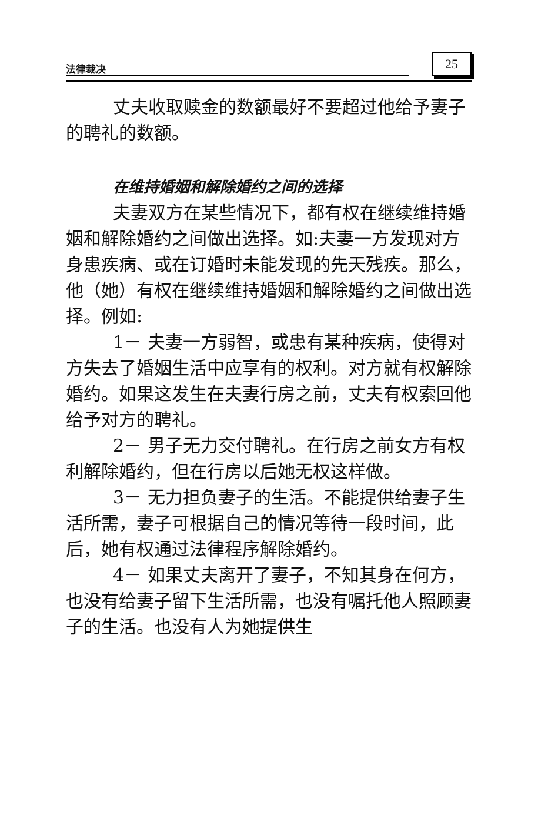法律裁决 25
丈夫收取赎金的数额最好不要超过他给予妻子的聘礼的数额。
在维持婚姻和解除婚约之间的选择
夫妻双方在某些情况下，都有权在继续维持婚姻和解除婚约之间做出选择。如:夫妻一方发现对方身患疾病、或在订婚时未能发现的先天残疾。那么，他（她）有权在继续维持婚姻和解除婚约之间做出选择。例如:
1－ 夫妻一方弱智，或患有某种疾病，使得对方失去了婚姻生活中应享有的权利。对方就有权解除婚约。如果这发生在夫妻行房之前，丈夫有权索回他给予对方的聘礼。
2－ 男子无力交付聘礼。在行房之前女方有权利解除婚约，但在行房以后她无权这样做。
3－ 无力担负妻子的生活。不能提供给妻子生活所需，妻子可根据自己的情况等待一段时间，此后，她有权通过法律程序解除婚约。
4－ 如果丈夫离开了妻子，不知其身在何方，也没有给妻子留下生活所需，也没有嘱托他人照顾妻子的生活。也没有人为她提供生